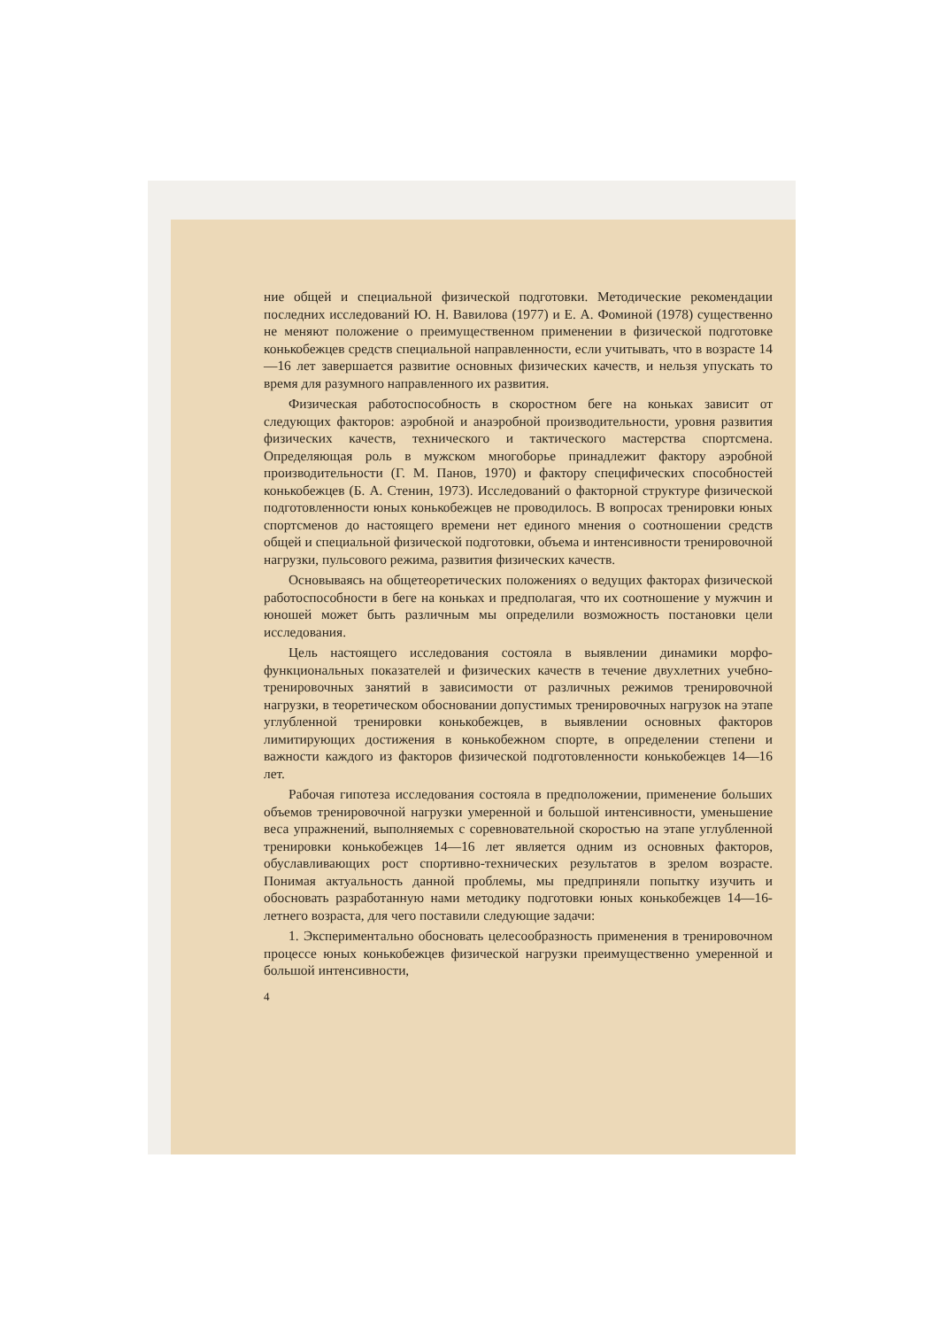ние общей и специальной физической подготовки. Методические рекомендации последних исследований Ю. Н. Вавилова (1977) и Е. А. Фоминой (1978) существенно не меняют положение о преимущественном применении в физической подготовке конькобежцев средств специальной направленности, если учитывать, что в возрасте 14—16 лет завершается развитие основных физических качеств, и нельзя упускать то время для разумного направленного их развития.
Физическая работоспособность в скоростном беге на коньках зависит от следующих факторов: аэробной и анаэробной производительности, уровня развития физических качеств, технического и тактического мастерства спортсмена. Определяющая роль в мужском многоборье принадлежит фактору аэробной производительности (Г. М. Панов, 1970) и фактору специфических способностей конькобежцев (Б. А. Стенин, 1973). Исследований о факторной структуре физической подготовленности юных конькобежцев не проводилось. В вопросах тренировки юных спортсменов до настоящего времени нет единого мнения о соотношении средств общей и специальной физической подготовки, объема и интенсивности тренировочной нагрузки, пульсового режима, развития физических качеств.
Основываясь на общетеоретических положениях о ведущих факторах физической работоспособности в беге на коньках и предполагая, что их соотношение у мужчин и юношей может быть различным мы определили возможность постановки цели исследования.
Цель настоящего исследования состояла в выявлении динамики морфо-функциональных показателей и физических качеств в течение двухлетних учебно-тренировочных занятий в зависимости от различных режимов тренировочной нагрузки, в теоретическом обосновании допустимых тренировочных нагрузок на этапе углубленной тренировки конькобежцев, в выявлении основных факторов лимитирующих достижения в конькобежном спорте, в определении степени и важности каждого из факторов физической подготовленности конькобежцев 14—16 лет.
Рабочая гипотеза исследования состояла в предположении, применение больших объемов тренировочной нагрузки умеренной и большой интенсивности, уменьшение веса упражнений, выполняемых с соревновательной скоростью на этапе углубленной тренировки конькобежцев 14—16 лет является одним из основных факторов, обуславливающих рост спортивно-технических результатов в зрелом возрасте. Понимая актуальность данной проблемы, мы предприняли попытку изучить и обосновать разработанную нами методику подготовки юных конькобежцев 14—16-летнего возраста, для чего поставили следующие задачи:
1. Экспериментально обосновать целесообразность применения в тренировочном процессе юных конькобежцев физической нагрузки преимущественно умеренной и большой интенсивности,
4